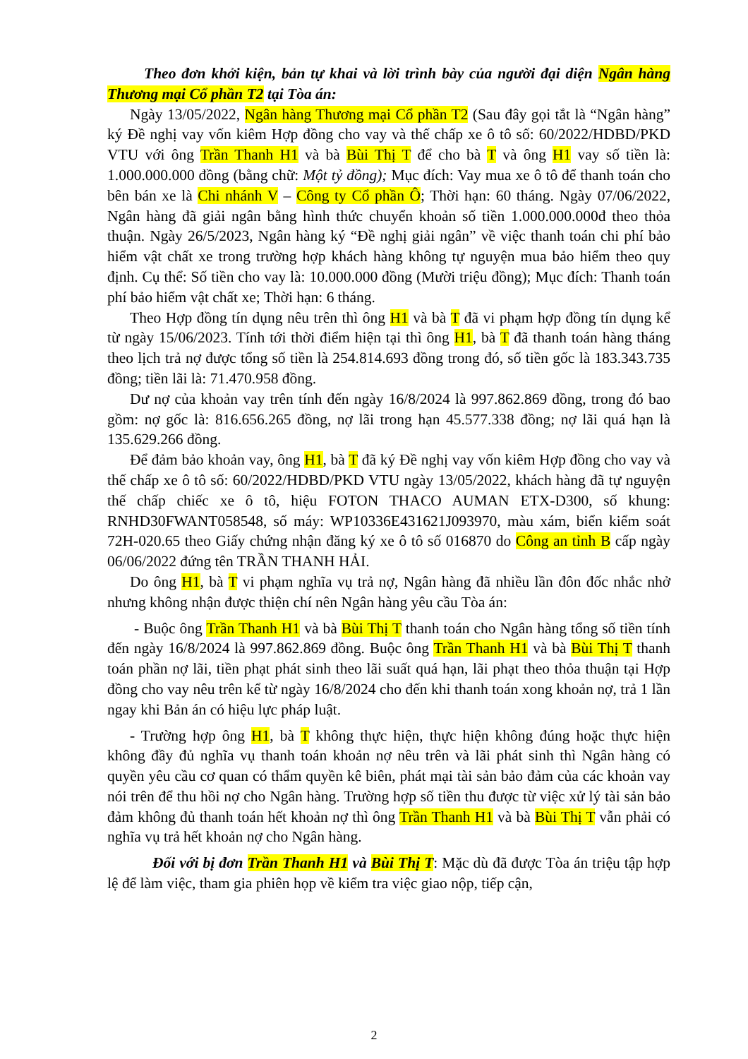Theo đơn khởi kiện, bản tự khai và lời trình bày của người đại diện Ngân hàng Thương mại Cổ phần T2 tại Tòa án:
Ngày 13/05/2022, Ngân hàng Thương mại Cổ phần T2 (Sau đây gọi tắt là “Ngân hàng” ký Đề nghị vay vốn kiêm Hợp đồng cho vay và thế chấp xe ô tô số: 60/2022/HDBD/PKD VTU với ông Trần Thanh H1 và bà Bùi Thị T để cho bà T và ông H1 vay số tiền là: 1.000.000.000 đồng (bằng chữ: Một tỷ đồng); Mục đích: Vay mua xe ô tô để thanh toán cho bên bán xe là Chi nhánh V – Công ty Cổ phần Ô; Thời hạn: 60 tháng. Ngày 07/06/2022, Ngân hàng đã giải ngân bằng hình thức chuyển khoản số tiền 1.000.000.000đ theo thỏa thuận. Ngày 26/5/2023, Ngân hàng ký “Đề nghị giải ngân” về việc thanh toán chi phí bảo hiểm vật chất xe trong trường hợp khách hàng không tự nguyện mua bảo hiểm theo quy định. Cụ thể: Số tiền cho vay là: 10.000.000 đồng (Mười triệu đồng); Mục đích: Thanh toán phí bảo hiểm vật chất xe; Thời hạn: 6 tháng.
Theo Hợp đồng tín dụng nêu trên thì ông H1 và bà T đã vi phạm hợp đồng tín dụng kể từ ngày 15/06/2023. Tính tới thời điểm hiện tại thì ông H1, bà T đã thanh toán hàng tháng theo lịch trả nợ được tổng số tiền là 254.814.693 đồng trong đó, số tiền gốc là 183.343.735 đồng; tiền lãi là: 71.470.958 đồng.
Dư nợ của khoản vay trên tính đến ngày 16/8/2024 là 997.862.869 đồng, trong đó bao gồm: nợ gốc là: 816.656.265 đồng, nợ lãi trong hạn 45.577.338 đồng; nợ lãi quá hạn là 135.629.266 đồng.
Để đảm bảo khoản vay, ông H1, bà T đã ký Đề nghị vay vốn kiêm Hợp đồng cho vay và thế chấp xe ô tô số: 60/2022/HDBD/PKD VTU ngày 13/05/2022, khách hàng đã tự nguyện thế chấp chiếc xe ô tô, hiệu FOTON THACO AUMAN ETX-D300, số khung: RNHD30FWANT058548, số máy: WP10336E431621J093970, màu xám, biển kiểm soát 72H-020.65 theo Giấy chứng nhận đăng ký xe ô tô số 016870 do Công an tỉnh B cấp ngày 06/06/2022 đứng tên TRẦN THANH HẢI.
Do ông H1, bà T vi phạm nghĩa vụ trả nợ, Ngân hàng đã nhiều lần đôn đốc nhắc nhở nhưng không nhận được thiện chí nên Ngân hàng yêu cầu Tòa án:
- Buộc ông Trần Thanh H1 và bà Bùi Thị T thanh toán cho Ngân hàng tổng số tiền tính đến ngày 16/8/2024 là 997.862.869 đồng. Buộc ông Trần Thanh H1 và bà Bùi Thị T thanh toán phần nợ lãi, tiền phạt phát sinh theo lãi suất quá hạn, lãi phạt theo thỏa thuận tại Hợp đồng cho vay nêu trên kể từ ngày 16/8/2024 cho đến khi thanh toán xong khoản nợ, trả 1 lần ngay khi Bản án có hiệu lực pháp luật.
- Trường hợp ông H1, bà T không thực hiện, thực hiện không đúng hoặc thực hiện không đầy đủ nghĩa vụ thanh toán khoản nợ nêu trên và lãi phát sinh thì Ngân hàng có quyền yêu cầu cơ quan có thẩm quyền kê biên, phát mại tài sản bảo đảm của các khoản vay nói trên để thu hồi nợ cho Ngân hàng. Trường hợp số tiền thu được từ việc xử lý tài sản bảo đảm không đủ thanh toán hết khoản nợ thì ông Trần Thanh H1 và bà Bùi Thị T vẫn phải có nghĩa vụ trả hết khoản nợ cho Ngân hàng.
Đối với bị đơn Trần Thanh H1 và Bùi Thị T: Mặc dù đã được Tòa án triệu tập hợp lệ để làm việc, tham gia phiên họp về kiểm tra việc giao nộp, tiếp cận,
2